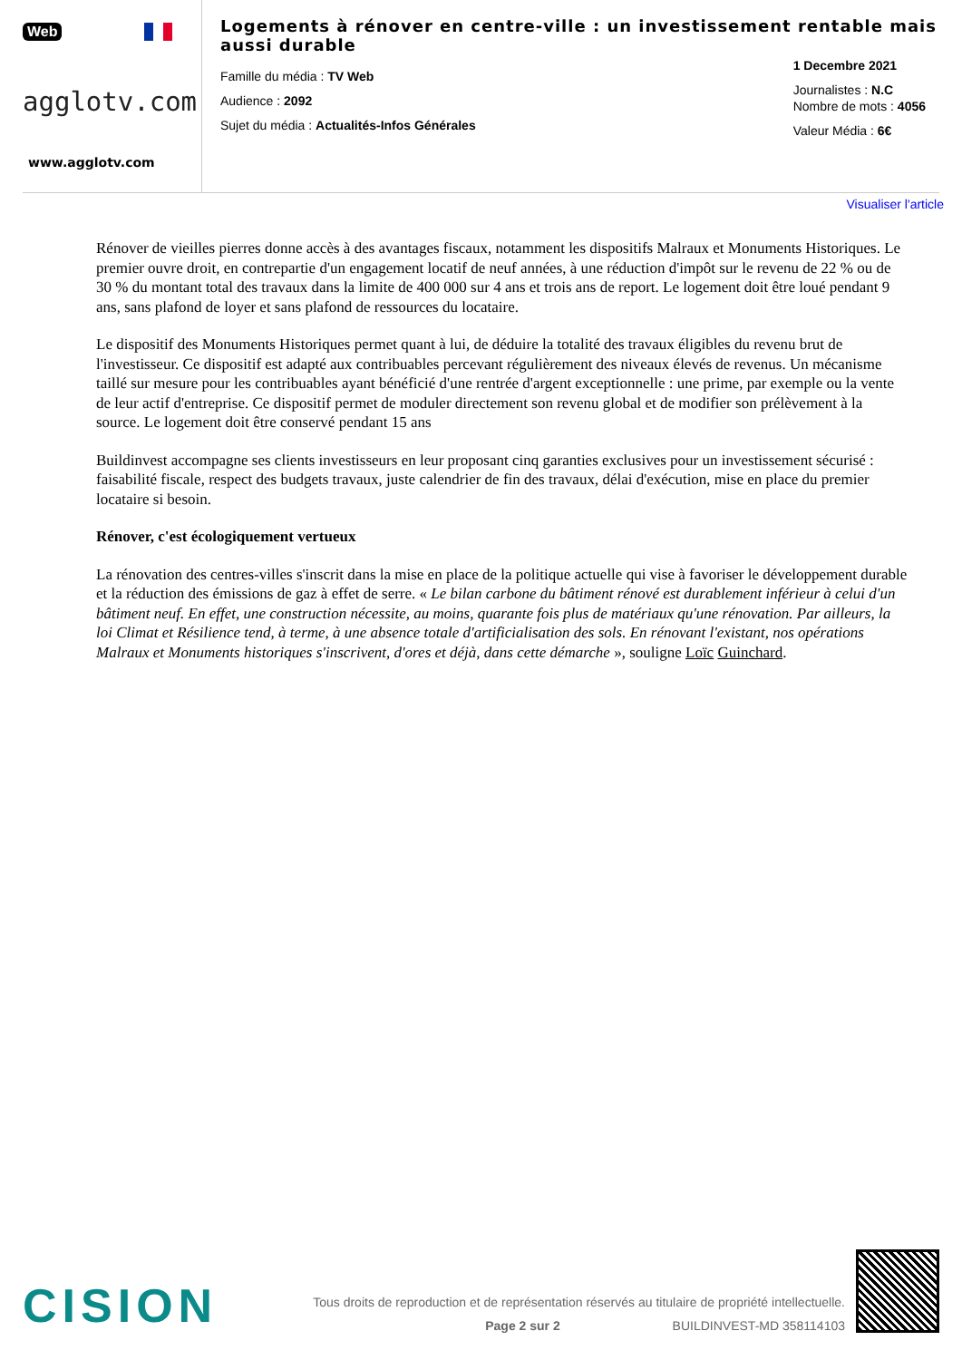Web
agglotv.com
www.agglotv.com
Logements à rénover en centre-ville : un investissement rentable mais aussi durable
Famille du média : TV Web
Audience : 2092
Sujet du média : Actualités-Infos Générales
1 Decembre 2021
Journalistes : N.C
Nombre de mots : 4056
Valeur Média : 6€
Visualiser l'article
Rénover de vieilles pierres donne accès à des avantages fiscaux, notamment les dispositifs Malraux et Monuments Historiques. Le premier ouvre droit, en contrepartie d'un engagement locatif de neuf années, à une réduction d'impôt sur le revenu de 22 % ou de 30 % du montant total des travaux dans la limite de 400 000 sur 4 ans et trois ans de report. Le logement doit être loué pendant 9 ans, sans plafond de loyer et sans plafond de ressources du locataire.
Le dispositif des Monuments Historiques permet quant à lui, de déduire la totalité des travaux éligibles du revenu brut de l'investisseur. Ce dispositif est adapté aux contribuables percevant régulièrement des niveaux élevés de revenus. Un mécanisme taillé sur mesure pour les contribuables ayant bénéficié d'une rentrée d'argent exceptionnelle : une prime, par exemple ou la vente de leur actif d'entreprise. Ce dispositif permet de moduler directement son revenu global et de modifier son prélèvement à la source. Le logement doit être conservé pendant 15 ans
Buildinvest accompagne ses clients investisseurs en leur proposant cinq garanties exclusives pour un investissement sécurisé : faisabilité fiscale, respect des budgets travaux, juste calendrier de fin des travaux, délai d'exécution, mise en place du premier locataire si besoin.
Rénover, c'est écologiquement vertueux
La rénovation des centres-villes s'inscrit dans la mise en place de la politique actuelle qui vise à favoriser le développement durable et la réduction des émissions de gaz à effet de serre. « Le bilan carbone du bâtiment rénové est durablement inférieur à celui d'un bâtiment neuf. En effet, une construction nécessite, au moins, quarante fois plus de matériaux qu'une rénovation. Par ailleurs, la loi Climat et Résilience tend, à terme, à une absence totale d'artificialisation des sols. En rénovant l'existant, nos opérations Malraux et Monuments historiques s'inscrivent, d'ores et déjà, dans cette démarche », souligne Loïc Guinchard.
CISION
Tous droits de reproduction et de représentation réservés au titulaire de propriété intellectuelle.
Page 2 sur 2 BUILDINVEST-MD 358114103